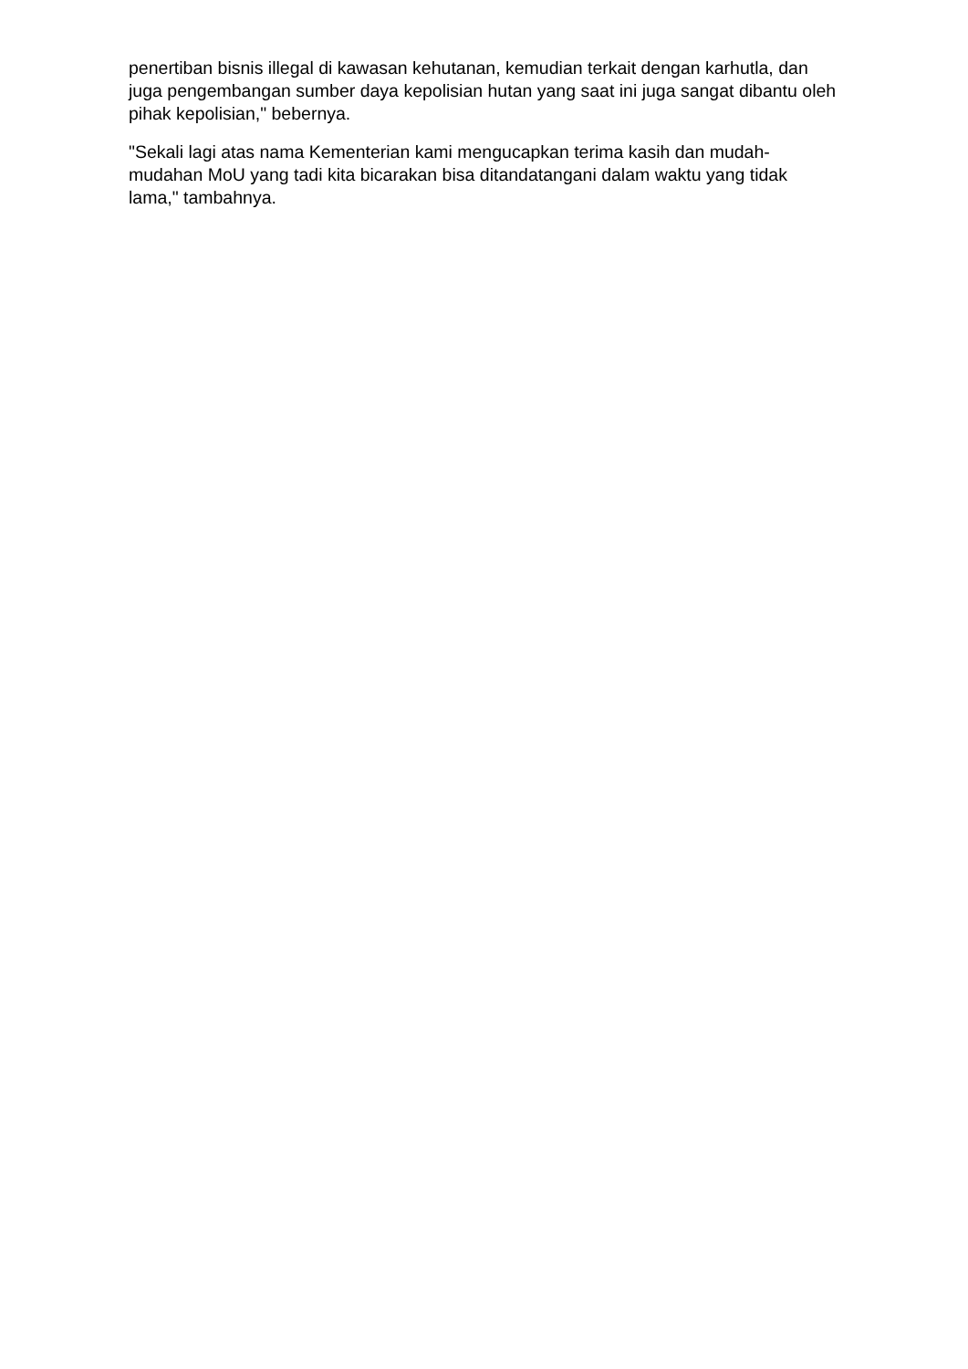penertiban bisnis illegal di kawasan kehutanan, kemudian terkait dengan karhutla, dan juga pengembangan sumber daya kepolisian hutan yang saat ini juga sangat dibantu oleh pihak kepolisian," bebernya.
"Sekali lagi atas nama Kementerian kami mengucapkan terima kasih dan mudah-mudahan MoU yang tadi kita bicarakan bisa ditandatangani dalam waktu yang tidak lama," tambahnya.